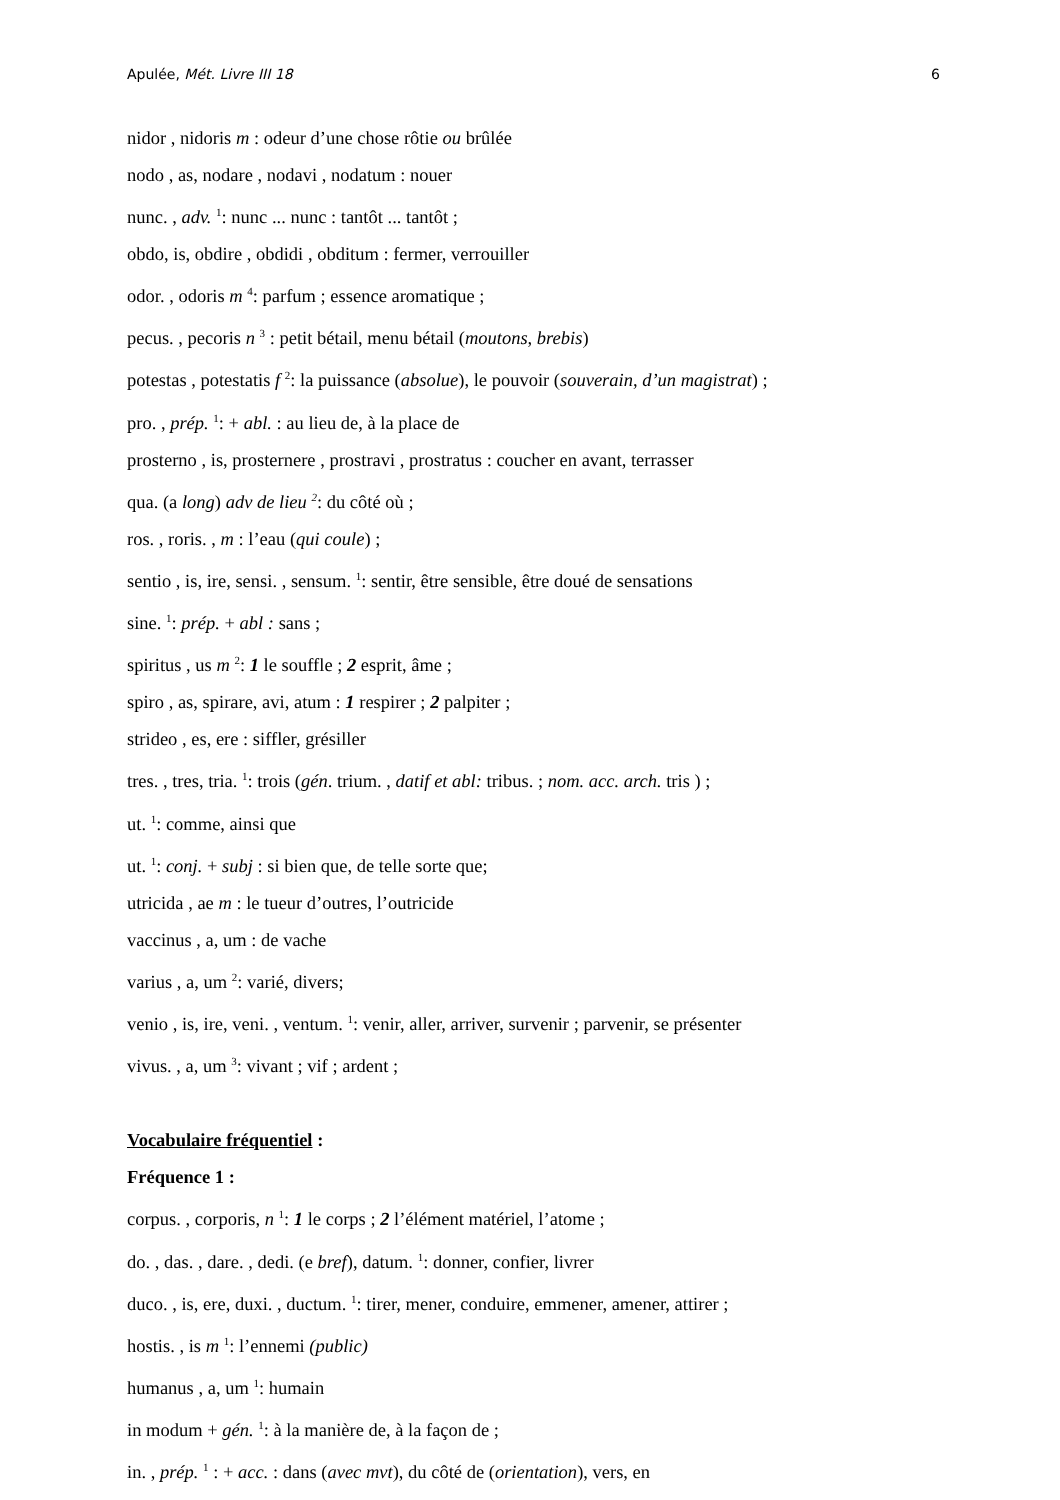Apulée, Mét. Livre III 18 6
nidor , nidoris m : odeur d’une chose rôtie ou brûlée
nodo , as, nodare , nodavi , nodatum : nouer
nunc. , adv. <sup>1</sup>: nunc ... nunc : tantôt ... tantôt ;
obdo, is, obdire , obdidi , obditum : fermer, verrouiller
odor. , odoris m <sup>4</sup>: parfum ; essence aromatique ;
pecus. , pecoris n <sup>3</sup> : petit bétail, menu bétail (moutons, brebis)
potestas , potestatis f <sup>2</sup>: la puissance (absolue), le pouvoir (souverain, d’un magistrat) ;
pro. , prép. <sup>1</sup>: + abl. : au lieu de, à la place de
prosterno , is, prosternere , prostravi , prostratus : coucher en avant, terrasser
qua. (a long) adv de lieu <sup>2</sup>: du côté où ;
ros. , roris. , m : l’eau (qui coule) ;
sentio , is, ire, sensi. , sensum. <sup>1</sup>: sentir, être sensible, être doué de sensations
sine. <sup>1</sup>: prép. + abl : sans ;
spiritus , us m <sup>2</sup>: 1 le souffle ; 2 esprit, âme ;
spiro , as, spirare, avi, atum : 1 respirer ; 2 palpiter ;
strideo , es, ere : siffler, grésiller
tres. , tres, tria. <sup>1</sup>: trois (gén. trium. , datif et abl: tribus. ; nom. acc. arch. tris ) ;
ut. <sup>1</sup>: comme, ainsi que
ut. <sup>1</sup>: conj. + subj : si bien que, de telle sorte que;
utricida , ae m : le tueur d’outres, l’outricide
vaccinus , a, um : de vache
varius , a, um <sup>2</sup>: varié, divers;
venio , is, ire, veni. , ventum. <sup>1</sup>: venir, aller, arriver, survenir ; parvenir, se présenter
vivus. , a, um <sup>3</sup>: vivant ; vif ; ardent ;
Vocabulaire fréquentiel :
Fréquence 1 :
corpus. , corporis, n <sup>1</sup>: 1 le corps ; 2 l’élément matériel, l’atome ;
do. , das. , dare. , dedi. (e bref), datum. <sup>1</sup>: donner, confier, livrer
duco. , is, ere, duxi. , ductum. <sup>1</sup>: tirer, mener, conduire, emmener, amener, attirer ;
hostis. , is m <sup>1</sup>: l’ennemi (public)
humanus , a, um <sup>1</sup>: humain
in modum + gén. <sup>1</sup>: à la manière de, à la façon de ;
in. , prép. <sup>1</sup> : + acc. : dans (avec mvt), du côté de (orientation), vers, en